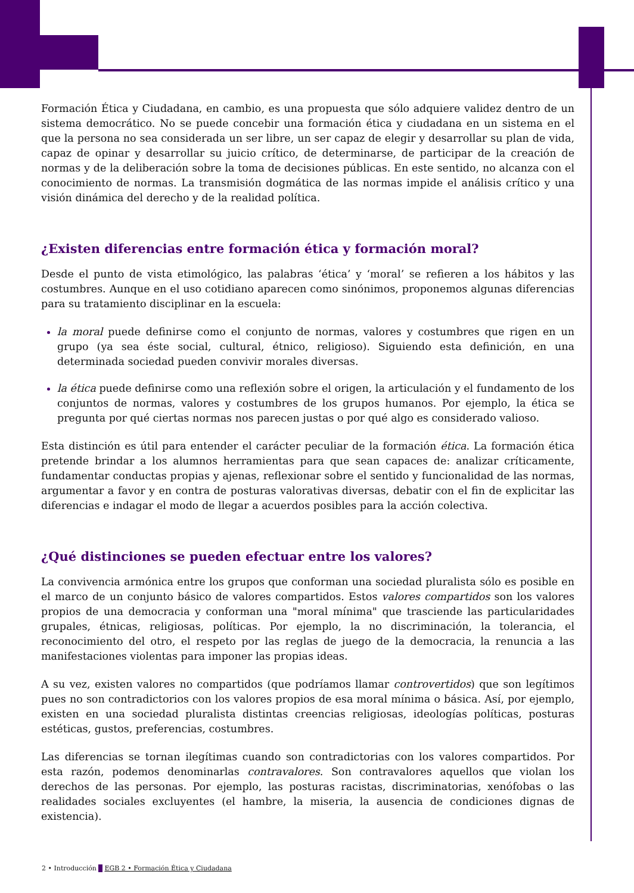Formación Ética y Ciudadana, en cambio, es una propuesta que sólo adquiere validez dentro de un sistema democrático. No se puede concebir una formación ética y ciudadana en un sistema en el que la persona no sea considerada un ser libre, un ser capaz de elegir y desarrollar su plan de vida, capaz de opinar y desarrollar su juicio crítico, de determinarse, de participar de la creación de normas y de la deliberación sobre la toma de decisiones públicas. En este sentido, no alcanza con el conocimiento de normas. La transmisión dogmática de las normas impide el análisis crítico y una visión dinámica del derecho y de la realidad política.
¿Existen diferencias entre formación ética y formación moral?
Desde el punto de vista etimológico, las palabras ‘ética’ y ‘moral’ se refieren a los hábitos y las costumbres. Aunque en el uso cotidiano aparecen como sinónimos, proponemos algunas diferencias para su tratamiento disciplinar en la escuela:
la moral puede definirse como el conjunto de normas, valores y costumbres que rigen en un grupo (ya sea éste social, cultural, étnico, religioso). Siguiendo esta definición, en una determinada sociedad pueden convivir morales diversas.
la ética puede definirse como una reflexión sobre el origen, la articulación y el fundamento de los conjuntos de normas, valores y costumbres de los grupos humanos. Por ejemplo, la ética se pregunta por qué ciertas normas nos parecen justas o por qué algo es considerado valioso.
Esta distinción es útil para entender el carácter peculiar de la formación ética. La formación ética pretende brindar a los alumnos herramientas para que sean capaces de: analizar críticamente, fundamentar conductas propias y ajenas, reflexionar sobre el sentido y funcionalidad de las normas, argumentar a favor y en contra de posturas valorativas diversas, debatir con el fin de explicitar las diferencias e indagar el modo de llegar a acuerdos posibles para la acción colectiva.
¿Qué distinciones se pueden efectuar entre los valores?
La convivencia armónica entre los grupos que conforman una sociedad pluralista sólo es posible en el marco de un conjunto básico de valores compartidos. Estos valores compartidos son los valores propios de una democracia y conforman una "moral mínima" que trasciende las particularidades grupales, étnicas, religiosas, políticas. Por ejemplo, la no discriminación, la tolerancia, el reconocimiento del otro, el respeto por las reglas de juego de la democracia, la renuncia a las manifestaciones violentas para imponer las propias ideas.
A su vez, existen valores no compartidos (que podríamos llamar controvertidos) que son legítimos pues no son contradictorios con los valores propios de esa moral mínima o básica. Así, por ejemplo, existen en una sociedad pluralista distintas creencias religiosas, ideologías políticas, posturas estéticas, gustos, preferencias, costumbres.
Las diferencias se tornan ilegítimas cuando son contradictorias con los valores compartidos. Por esta razón, podemos denominarlas contravalores. Son contravalores aquellos que violan los derechos de las personas. Por ejemplo, las posturas racistas, discriminatorias, xenófobas o las realidades sociales excluyentes (el hambre, la miseria, la ausencia de condiciones dignas de existencia).
2 • Introducción EGB 2 • Formación Ética y Ciudadana